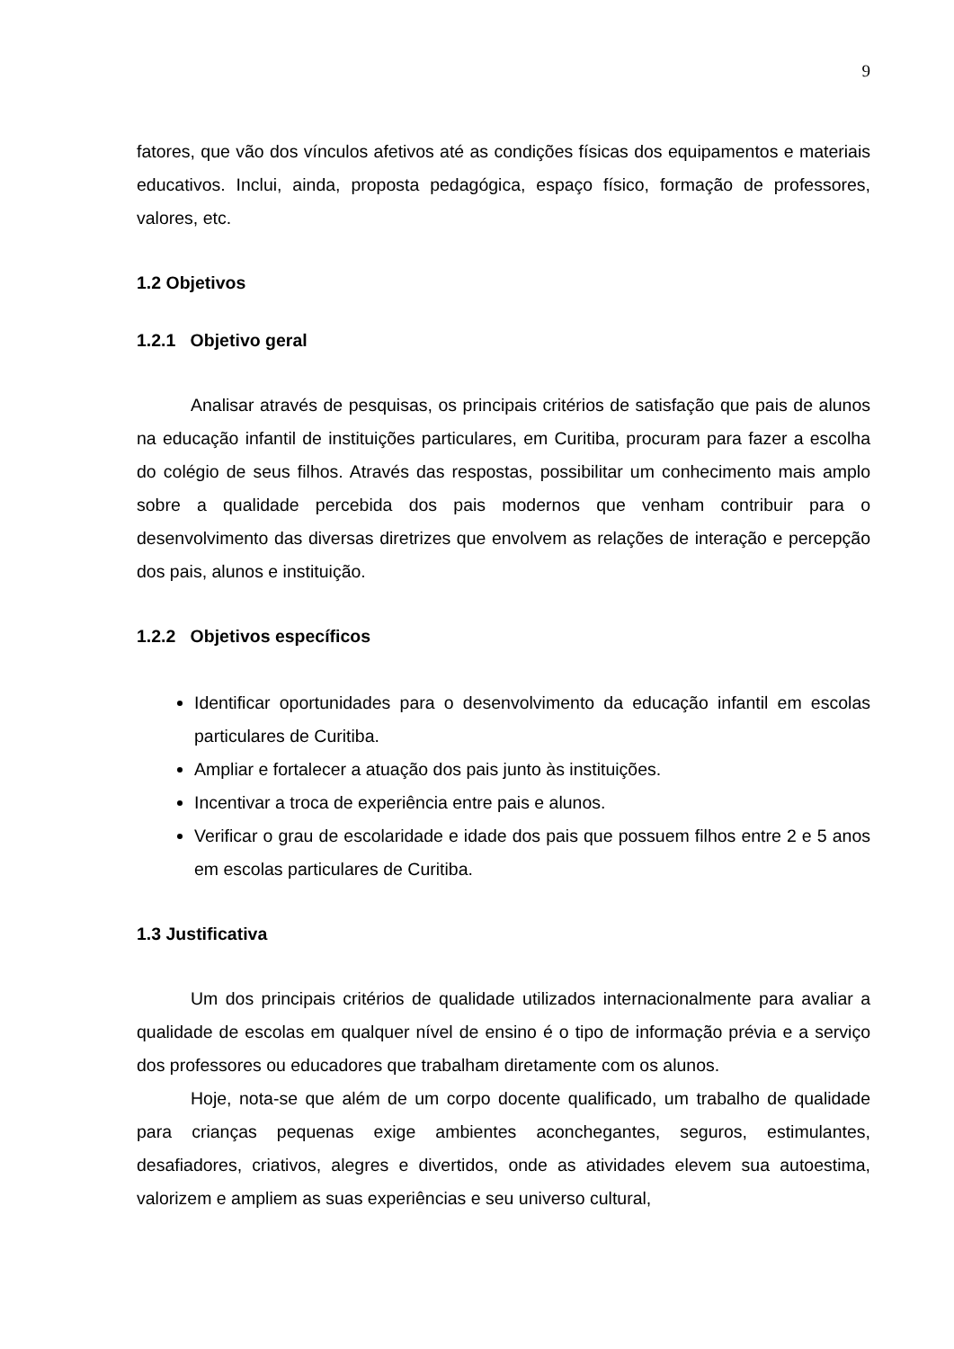9
fatores, que vão dos vínculos afetivos até as condições físicas dos equipamentos e materiais educativos. Inclui, ainda, proposta pedagógica, espaço físico, formação de professores, valores, etc.
1.2 Objetivos
1.2.1 Objetivo geral
Analisar através de pesquisas, os principais critérios de satisfação que pais de alunos na educação infantil de instituições particulares, em Curitiba, procuram para fazer a escolha do colégio de seus filhos. Através das respostas, possibilitar um conhecimento mais amplo sobre a qualidade percebida dos pais modernos que venham contribuir para o desenvolvimento das diversas diretrizes que envolvem as relações de interação e percepção dos pais, alunos e instituição.
1.2.2 Objetivos específicos
Identificar oportunidades para o desenvolvimento da educação infantil em escolas particulares de Curitiba.
Ampliar e fortalecer a atuação dos pais junto às instituições.
Incentivar a troca de experiência entre pais e alunos.
Verificar o grau de escolaridade e idade dos pais que possuem filhos entre 2 e 5 anos em escolas particulares de Curitiba.
1.3 Justificativa
Um dos principais critérios de qualidade utilizados internacionalmente para avaliar a qualidade de escolas em qualquer nível de ensino é o tipo de informação prévia e a serviço dos professores ou educadores que trabalham diretamente com os alunos.
Hoje, nota-se que além de um corpo docente qualificado, um trabalho de qualidade para crianças pequenas exige ambientes aconchegantes, seguros, estimulantes, desafiadores, criativos, alegres e divertidos, onde as atividades elevem sua autoestima, valorizem e ampliem as suas experiências e seu universo cultural,